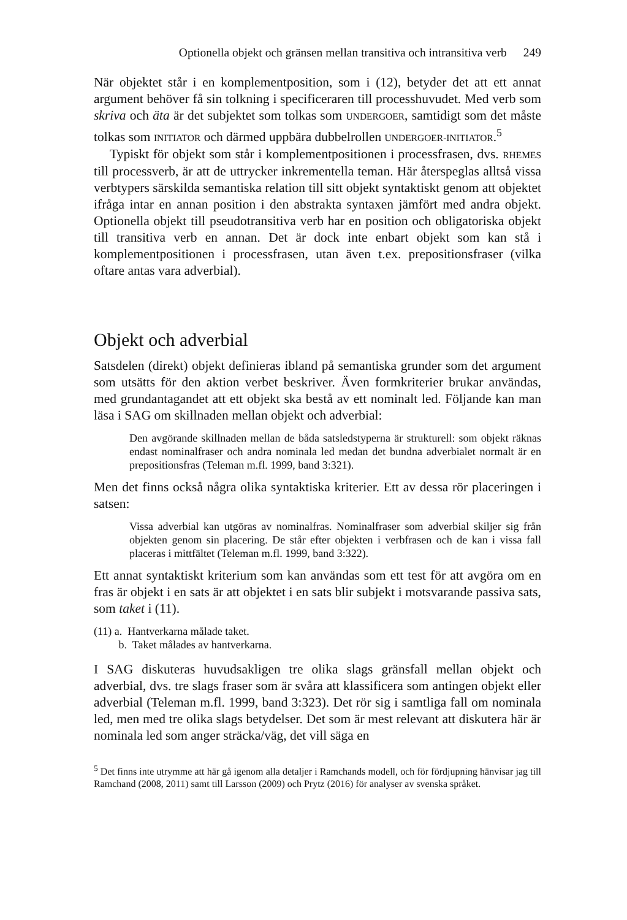Optionella objekt och gränsen mellan transitiva och intransitiva verb 249
När objektet står i en komplementposition, som i (12), betyder det att ett annat argument behöver få sin tolkning i specificeraren till processhuvudet. Med verb som skriva och äta är det subjektet som tolkas som UNDERGOER, samtidigt som det måste tolkas som INITIATOR och därmed uppbära dubbelrollen UNDERGOER-INITIATOR.<sup>5</sup>
Typiskt för objekt som står i komplementpositionen i processfrasen, dvs. RHEMES till processverb, är att de uttrycker inkrementella teman. Här återspeglas alltså vissa verbtypers särskilda semantiska relation till sitt objekt syntaktiskt genom att objektet ifråga intar en annan position i den abstrakta syntaxen jämfört med andra objekt. Optionella objekt till pseudotransitiva verb har en position och obligatoriska objekt till transitiva verb en annan. Det är dock inte enbart objekt som kan stå i komplementpositionen i processfrasen, utan även t.ex. prepositionsfraser (vilka oftare antas vara adverbial).
Objekt och adverbial
Satsdelen (direkt) objekt definieras ibland på semantiska grunder som det argument som utsätts för den aktion verbet beskriver. Även formkriterier brukar användas, med grundantagandet att ett objekt ska bestå av ett nominalt led. Följande kan man läsa i SAG om skillnaden mellan objekt och adverbial:
Den avgörande skillnaden mellan de båda satsledstyperna är strukturell: som objekt räknas endast nominalfraser och andra nominala led medan det bundna adverbialet normalt är en prepositionsfras (Teleman m.fl. 1999, band 3:321).
Men det finns också några olika syntaktiska kriterier. Ett av dessa rör placeringen i satsen:
Vissa adverbial kan utgöras av nominalfras. Nominalfraser som adverbial skiljer sig från objekten genom sin placering. De står efter objekten i verbfrasen och de kan i vissa fall placeras i mittfältet (Teleman m.fl. 1999, band 3:322).
Ett annat syntaktiskt kriterium som kan användas som ett test för att avgöra om en fras är objekt i en sats är att objektet i en sats blir subjekt i motsvarande passiva sats, som taket i (11).
(11) a. Hantverkarna målade taket.
b. Taket målades av hantverkarna.
I SAG diskuteras huvudsakligen tre olika slags gränsfall mellan objekt och adverbial, dvs. tre slags fraser som är svåra att klassificera som antingen objekt eller adverbial (Teleman m.fl. 1999, band 3:323). Det rör sig i samtliga fall om nominala led, men med tre olika slags betydelser. Det som är mest relevant att diskutera här är nominala led som anger sträcka/väg, det vill säga en
<sup>5</sup> Det finns inte utrymme att här gå igenom alla detaljer i Ramchands modell, och för fördjupning hänvisar jag till Ramchand (2008, 2011) samt till Larsson (2009) och Prytz (2016) för analyser av svenska språket.